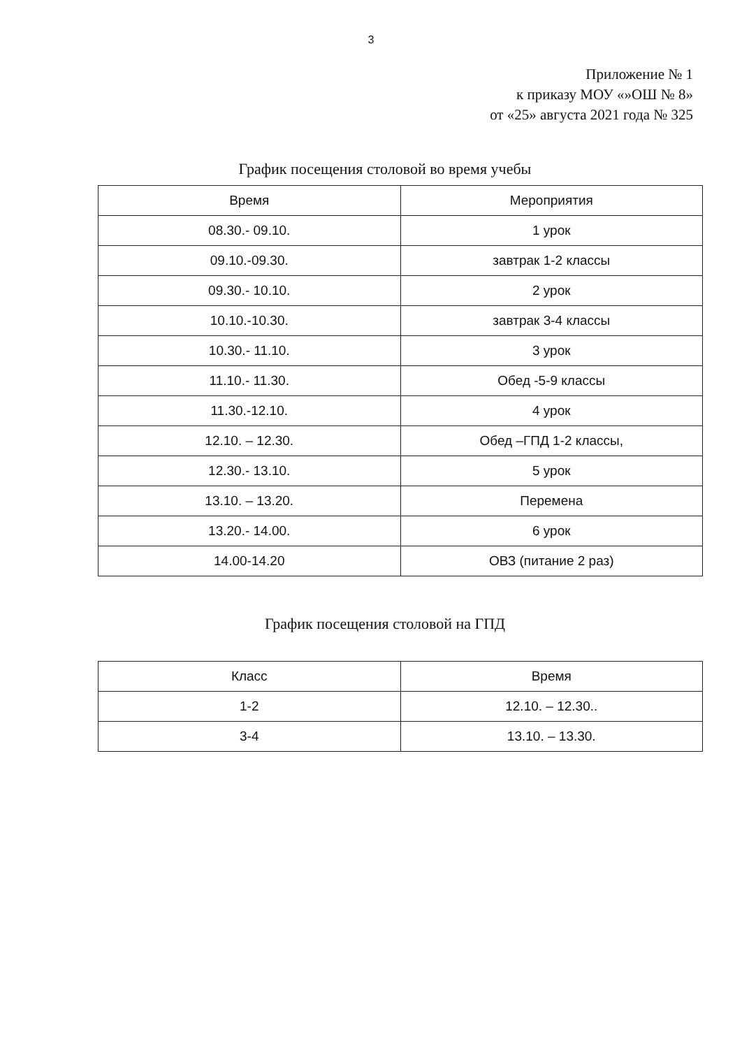3
Приложение № 1
к приказу МОУ «»ОШ № 8»
от «25» августа 2021 года № 325
График посещения столовой во время учебы
| Время | Мероприятия |
| --- | --- |
| 08.30.- 09.10. | 1 урок |
| 09.10.-09.30. | завтрак 1-2 классы |
| 09.30.- 10.10. | 2 урок |
| 10.10.-10.30. | завтрак 3-4 классы |
| 10.30.- 11.10. | 3 урок |
| 11.10.- 11.30. | Обед -5-9 классы |
| 11.30.-12.10. | 4 урок |
| 12.10. – 12.30. | Обед –ГПД 1-2 классы, |
| 12.30.- 13.10. | 5 урок |
| 13.10. – 13.20. | Перемена |
| 13.20.- 14.00. | 6 урок |
| 14.00-14.20 | ОВЗ (питание 2 раз) |
График посещения столовой на ГПД
| Класс | Время |
| --- | --- |
| 1-2 | 12.10. – 12.30.. |
| 3-4 | 13.10. – 13.30. |